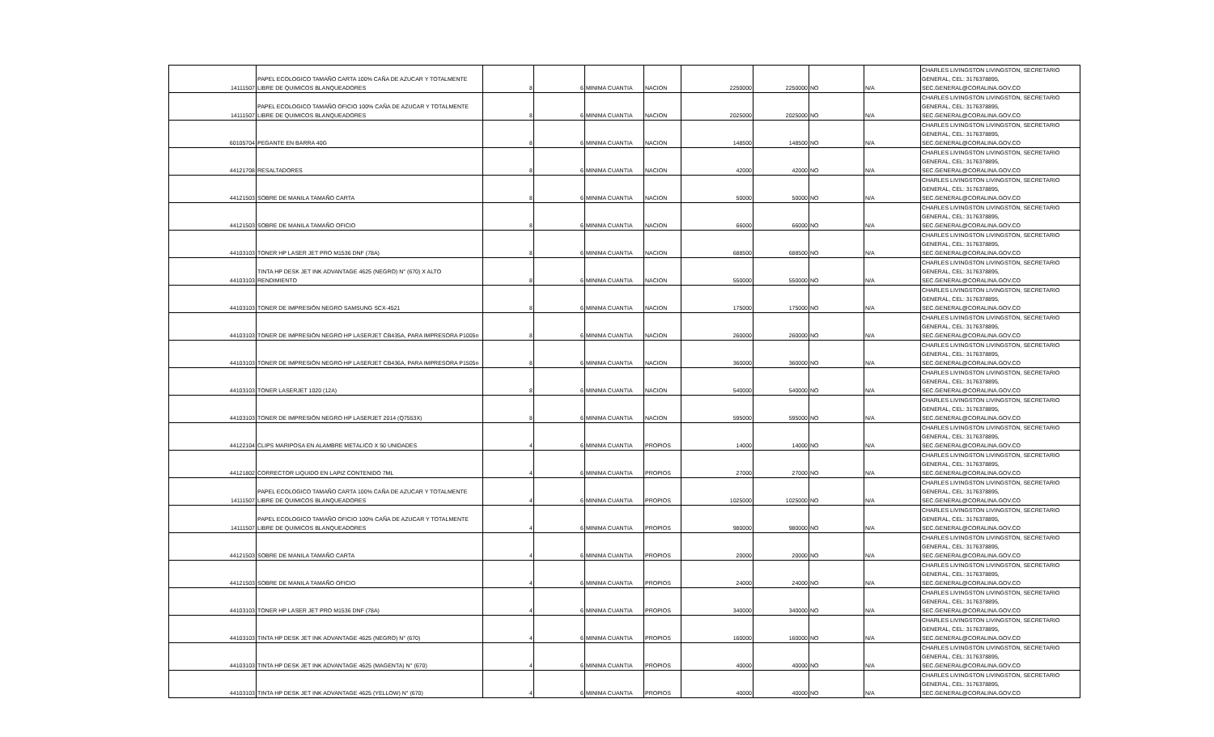| 14111507 | PAPEL ECOLOGICO TAMAÑO CARTA 100% CAÑA DE AZUCAR Y TOTALMENTE LIBRE DE QUIMICOS BLANQUEADORES | 8 | 6 | MINIMA CUANTIA | NACION | 2250000 | 2250000 | NO | N/A | CHARLES LIVINGSTON LIVINGSTON, SECRETARIO GENERAL, CEL: 3176378895, SEC.GENERAL@CORALINA.GOV.CO |
| 14111507 | PAPEL ECOLOGICO TAMAÑO OFICIO 100% CAÑA DE AZUCAR Y TOTALMENTE LIBRE DE QUIMICOS BLANQUEADORES | 8 | 6 | MINIMA CUANTIA | NACION | 2025000 | 2025000 | NO | N/A | CHARLES LIVINGSTON LIVINGSTON, SECRETARIO GENERAL, CEL: 3176378895, SEC.GENERAL@CORALINA.GOV.CO |
| 60105704 | PEGANTE EN BARRA 40G | 8 | 6 | MINIMA CUANTIA | NACION | 148500 | 148500 | NO | N/A | CHARLES LIVINGSTON LIVINGSTON, SECRETARIO GENERAL, CEL: 3176378895, SEC.GENERAL@CORALINA.GOV.CO |
| 44121708 | RESALTADORES | 8 | 6 | MINIMA CUANTIA | NACION | 42000 | 42000 | NO | N/A | CHARLES LIVINGSTON LIVINGSTON, SECRETARIO GENERAL, CEL: 3176378895, SEC.GENERAL@CORALINA.GOV.CO |
| 44121503 | SOBRE DE MANILA TAMAÑO CARTA | 8 | 6 | MINIMA CUANTIA | NACION | 50000 | 50000 | NO | N/A | CHARLES LIVINGSTON LIVINGSTON, SECRETARIO GENERAL, CEL: 3176378895, SEC.GENERAL@CORALINA.GOV.CO |
| 44121503 | SOBRE DE MANILA TAMAÑO OFICIO | 8 | 6 | MINIMA CUANTIA | NACION | 66000 | 66000 | NO | N/A | CHARLES LIVINGSTON LIVINGSTON, SECRETARIO GENERAL, CEL: 3176378895, SEC.GENERAL@CORALINA.GOV.CO |
| 44103103 | TONER HP LASER JET PRO M1536 DNF (78A) | 8 | 6 | MINIMA CUANTIA | NACION | 688500 | 688500 | NO | N/A | CHARLES LIVINGSTON LIVINGSTON, SECRETARIO GENERAL, CEL: 3176378895, SEC.GENERAL@CORALINA.GOV.CO |
| 44103103 | TINTA HP DESK JET INK ADVANTAGE 4625 (NEGRO) N° (670) X ALTO RENDIMIENTO | 8 | 6 | MINIMA CUANTIA | NACION | 550000 | 550000 | NO | N/A | CHARLES LIVINGSTON LIVINGSTON, SECRETARIO GENERAL, CEL: 3176378895, SEC.GENERAL@CORALINA.GOV.CO |
| 44103103 | TONER DE IMPRESIÓN NEGRO SAMSUNG SCX-4521 | 8 | 6 | MINIMA CUANTIA | NACION | 175000 | 175000 | NO | N/A | CHARLES LIVINGSTON LIVINGSTON, SECRETARIO GENERAL, CEL: 3176378895, SEC.GENERAL@CORALINA.GOV.CO |
| 44103103 | TONER DE IMPRESIÓN NEGRO HP LASERJET CB435A, PARA IMPRESORA P1005n | 8 | 6 | MINIMA CUANTIA | NACION | 260000 | 260000 | NO | N/A | CHARLES LIVINGSTON LIVINGSTON, SECRETARIO GENERAL, CEL: 3176378895, SEC.GENERAL@CORALINA.GOV.CO |
| 44103103 | TONER DE IMPRESIÓN NEGRO HP LASERJET CB436A, PARA IMPRESORA P1505n | 8 | 6 | MINIMA CUANTIA | NACION | 360000 | 360000 | NO | N/A | CHARLES LIVINGSTON LIVINGSTON, SECRETARIO GENERAL, CEL: 3176378895, SEC.GENERAL@CORALINA.GOV.CO |
| 44103103 | TONER LASERJET 1020 (12A) | 8 | 6 | MINIMA CUANTIA | NACION | 540000 | 540000 | NO | N/A | CHARLES LIVINGSTON LIVINGSTON, SECRETARIO GENERAL, CEL: 3176378895, SEC.GENERAL@CORALINA.GOV.CO |
| 44103103 | TONER DE IMPRESIÓN NEGRO HP LASERJET 2014 (Q7553X) | 8 | 6 | MINIMA CUANTIA | NACION | 595000 | 595000 | NO | N/A | CHARLES LIVINGSTON LIVINGSTON, SECRETARIO GENERAL, CEL: 3176378895, SEC.GENERAL@CORALINA.GOV.CO |
| 44122104 | CLIPS MARIPOSA EN ALAMBRE METALICO X 50 UNIDADES | 4 | 6 | MINIMA CUANTIA | PROPIOS | 14000 | 14000 | NO | N/A | CHARLES LIVINGSTON LIVINGSTON, SECRETARIO GENERAL, CEL: 3176378895, SEC.GENERAL@CORALINA.GOV.CO |
| 44121802 | CORRECTOR LIQUIDO EN LAPIZ CONTENIDO 7ML | 4 | 6 | MINIMA CUANTIA | PROPIOS | 27000 | 27000 | NO | N/A | CHARLES LIVINGSTON LIVINGSTON, SECRETARIO GENERAL, CEL: 3176378895, SEC.GENERAL@CORALINA.GOV.CO |
| 14111507 | PAPEL ECOLOGICO TAMAÑO CARTA 100% CAÑA DE AZUCAR Y TOTALMENTE LIBRE DE QUIMICOS BLANQUEADORES | 4 | 6 | MINIMA CUANTIA | PROPIOS | 1025000 | 1025000 | NO | N/A | CHARLES LIVINGSTON LIVINGSTON, SECRETARIO GENERAL, CEL: 3176378895, SEC.GENERAL@CORALINA.GOV.CO |
| 14111507 | PAPEL ECOLOGICO TAMAÑO OFICIO 100% CAÑA DE AZUCAR Y TOTALMENTE LIBRE DE QUIMICOS BLANQUEADORES | 4 | 6 | MINIMA CUANTIA | PROPIOS | 980000 | 980000 | NO | N/A | CHARLES LIVINGSTON LIVINGSTON, SECRETARIO GENERAL, CEL: 3176378895, SEC.GENERAL@CORALINA.GOV.CO |
| 44121503 | SOBRE DE MANILA TAMAÑO CARTA | 4 | 6 | MINIMA CUANTIA | PROPIOS | 20000 | 20000 | NO | N/A | CHARLES LIVINGSTON LIVINGSTON, SECRETARIO GENERAL, CEL: 3176378895, SEC.GENERAL@CORALINA.GOV.CO |
| 44121503 | SOBRE DE MANILA TAMAÑO OFICIO | 4 | 6 | MINIMA CUANTIA | PROPIOS | 24000 | 24000 | NO | N/A | CHARLES LIVINGSTON LIVINGSTON, SECRETARIO GENERAL, CEL: 3176378895, SEC.GENERAL@CORALINA.GOV.CO |
| 44103103 | TONER HP LASER JET PRO M1536 DNF (78A) | 4 | 6 | MINIMA CUANTIA | PROPIOS | 340000 | 340000 | NO | N/A | CHARLES LIVINGSTON LIVINGSTON, SECRETARIO GENERAL, CEL: 3176378895, SEC.GENERAL@CORALINA.GOV.CO |
| 44103103 | TINTA HP DESK JET INK ADVANTAGE 4625 (NEGRO) N° (670) | 4 | 6 | MINIMA CUANTIA | PROPIOS | 160000 | 160000 | NO | N/A | CHARLES LIVINGSTON LIVINGSTON, SECRETARIO GENERAL, CEL: 3176378895, SEC.GENERAL@CORALINA.GOV.CO |
| 44103103 | TINTA HP DESK JET INK ADVANTAGE 4625 (MAGENTA) N° (670) | 4 | 6 | MINIMA CUANTIA | PROPIOS | 40000 | 40000 | NO | N/A | CHARLES LIVINGSTON LIVINGSTON, SECRETARIO GENERAL, CEL: 3176378895, SEC.GENERAL@CORALINA.GOV.CO |
| 44103103 | TINTA HP DESK JET INK ADVANTAGE 4625 (YELLOW) N° (670) | 4 | 6 | MINIMA CUANTIA | PROPIOS | 40000 | 40000 | NO | N/A | CHARLES LIVINGSTON LIVINGSTON, SECRETARIO GENERAL, CEL: 3176378895, SEC.GENERAL@CORALINA.GOV.CO |